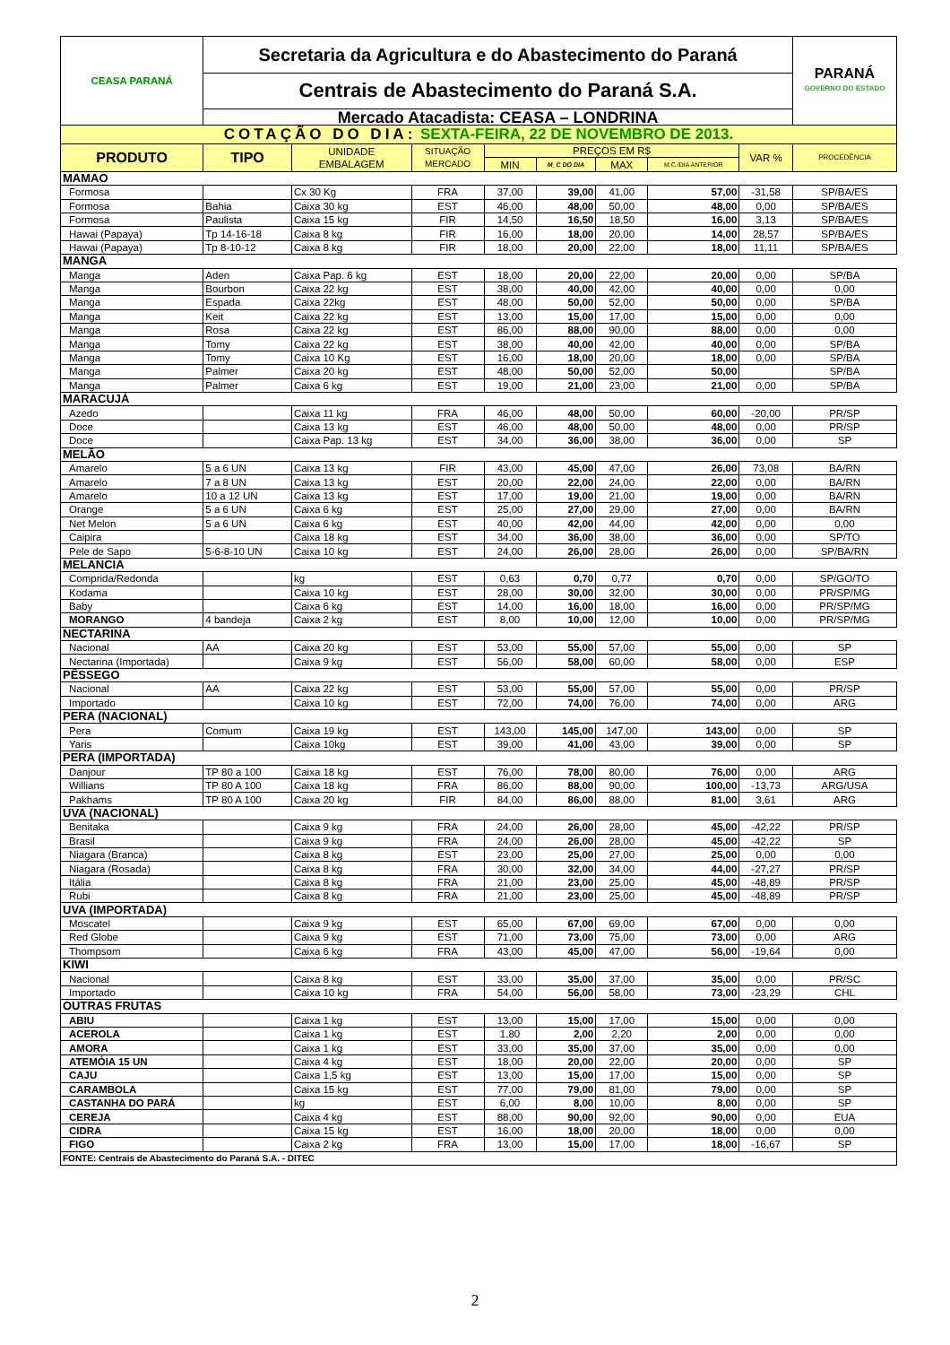| CEASA PARANÁ | Secretaria da Agricultura e do Abastecimento do Paraná | | | | | | | | PARANÁ GOVERNO DO ESTADO |
| | Centrais de Abastecimento do Paraná S.A. | | | | | | | | |
| | Mercado Atacadista: CEASA – LONDRINA | | | | | | | | |
| COTAÇÃO DO DIA: SEXTA-FEIRA, 22 DE NOVEMBRO DE 2013. | | | | | | | | | |
| PRODUTO | TIPO | UNIDADE EMBALAGEM | SITUAÇÃO MERCADO | PREÇOS EM R$ | | | | VAR % | PROCEDÊNCIA |
| | | | | MIN | M_C DO DIA | MAX | M.C./DIA ANTERIOR | | |
| MAMAO | | | | | | | | | |
| Formosa | | Cx 30 Kg | FRA | 37,00 | 39,00 | 41,00 | 57,00 | -31,58 | SP/BA/ES |
| Formosa | Bahia | Caixa 30 kg | EST | 46,00 | 48,00 | 50,00 | 48,00 | 0,00 | SP/BA/ES |
| Formosa | Paulista | Caixa 15 kg | FIR | 14,50 | 16,50 | 18,50 | 16,00 | 3,13 | SP/BA/ES |
| Hawai (Papaya) | Tp 14-16-18 | Caixa 8 kg | FIR | 16,00 | 18,00 | 20,00 | 14,00 | 28,57 | SP/BA/ES |
| Hawai (Papaya) | Tp 8-10-12 | Caixa 8 kg | FIR | 18,00 | 20,00 | 22,00 | 18,00 | 11,11 | SP/BA/ES |
| MANGA | | | | | | | | | |
| Manga | Aden | Caixa Pap. 6 kg | EST | 18,00 | 20,00 | 22,00 | 20,00 | 0,00 | SP/BA |
| Manga | Bourbon | Caixa 22 kg | EST | 38,00 | 40,00 | 42,00 | 40,00 | 0,00 | 0,00 |
| Manga | Espada | Caixa 22kg | EST | 48,00 | 50,00 | 52,00 | 50,00 | 0,00 | SP/BA |
| Manga | Keit | Caixa 22 kg | EST | 13,00 | 15,00 | 17,00 | 15,00 | 0,00 | 0,00 |
| Manga | Rosa | Caixa 22 kg | EST | 86,00 | 88,00 | 90,00 | 88,00 | 0,00 | 0,00 |
| Manga | Tomy | Caixa 22 kg | EST | 38,00 | 40,00 | 42,00 | 40,00 | 0,00 | SP/BA |
| Manga | Tomy | Caixa 10 Kg | EST | 16,00 | 18,00 | 20,00 | 18,00 | 0,00 | SP/BA |
| Manga | Palmer | Caixa 20 kg | EST | 48,00 | 50,00 | 52,00 | 50,00 | | SP/BA |
| Manga | Palmer | Caixa 6 kg | EST | 19,00 | 21,00 | 23,00 | 21,00 | 0,00 | SP/BA |
| MARACUJÁ | | | | | | | | | |
| Azedo | | Caixa 11 kg | FRA | 46,00 | 48,00 | 50,00 | 60,00 | -20,00 | PR/SP |
| Doce | | Caixa 13 kg | EST | 46,00 | 48,00 | 50,00 | 48,00 | 0,00 | PR/SP |
| Doce | | Caixa Pap. 13 kg | EST | 34,00 | 36,00 | 38,00 | 36,00 | 0,00 | SP |
| MELÃO | | | | | | | | | |
| Amarelo | 5 a 6 UN | Caixa 13 kg | FIR | 43,00 | 45,00 | 47,00 | 26,00 | 73,08 | BA/RN |
| Amarelo | 7 a 8 UN | Caixa 13 kg | EST | 20,00 | 22,00 | 24,00 | 22,00 | 0,00 | BA/RN |
| Amarelo | 10 a 12 UN | Caixa 13 kg | EST | 17,00 | 19,00 | 21,00 | 19,00 | 0,00 | BA/RN |
| Orange | 5 a 6 UN | Caixa 6 kg | EST | 25,00 | 27,00 | 29,00 | 27,00 | 0,00 | BA/RN |
| Net Melon | 5 a 6 UN | Caixa 6 kg | EST | 40,00 | 42,00 | 44,00 | 42,00 | 0,00 | 0,00 |
| Caipira | | Caixa 18 kg | EST | 34,00 | 36,00 | 38,00 | 36,00 | 0,00 | SP/TO |
| Pele de Sapo | 5-6-8-10 UN | Caixa 10 kg | EST | 24,00 | 26,00 | 28,00 | 26,00 | 0,00 | SP/BA/RN |
| MELANCIA | | | | | | | | | |
| Comprida/Redonda | | kg | EST | 0,63 | 0,70 | 0,77 | 0,70 | 0,00 | SP/GO/TO |
| Kodama | | Caixa 10 kg | EST | 28,00 | 30,00 | 32,00 | 30,00 | 0,00 | PR/SP/MG |
| Baby | | Caixa 6 kg | EST | 14,00 | 16,00 | 18,00 | 16,00 | 0,00 | PR/SP/MG |
| MORANGO | 4 bandeja | Caixa 2 kg | EST | 8,00 | 10,00 | 12,00 | 10,00 | 0,00 | PR/SP/MG |
| NECTARINA | | | | | | | | | |
| Nacional | AA | Caixa 20 kg | EST | 53,00 | 55,00 | 57,00 | 55,00 | 0,00 | SP |
| Nectarina (Importada) | | Caixa 9 kg | EST | 56,00 | 58,00 | 60,00 | 58,00 | 0,00 | ESP |
| PÊSSEGO | | | | | | | | | |
| Nacional | AA | Caixa 22 kg | EST | 53,00 | 55,00 | 57,00 | 55,00 | 0,00 | PR/SP |
| Importado | | Caixa 10 kg | EST | 72,00 | 74,00 | 76,00 | 74,00 | 0,00 | ARG |
| PERA (NACIONAL) | | | | | | | | | |
| Pera | Comum | Caixa 19 kg | EST | 143,00 | 145,00 | 147,00 | 143,00 | 0,00 | SP |
| Yaris | | Caixa 10kg | EST | 39,00 | 41,00 | 43,00 | 39,00 | 0,00 | SP |
| PERA (IMPORTADA) | | | | | | | | | |
| Danjour | TP 80 a 100 | Caixa 18 kg | EST | 76,00 | 78,00 | 80,00 | 76,00 | 0,00 | ARG |
| Willians | TP 80 A 100 | Caixa 18 kg | FRA | 86,00 | 88,00 | 90,00 | 100,00 | -13,73 | ARG/USA |
| Pakhams | TP 80 A 100 | Caixa 20 kg | FIR | 84,00 | 86,00 | 88,00 | 81,00 | 3,61 | ARG |
| UVA (NACIONAL) | | | | | | | | | |
| Benitaka | | Caixa 9 kg | FRA | 24,00 | 26,00 | 28,00 | 45,00 | -42,22 | PR/SP |
| Brasil | | Caixa 9 kg | FRA | 24,00 | 26,00 | 28,00 | 45,00 | -42,22 | SP |
| Niagara (Branca) | | Caixa 8 kg | EST | 23,00 | 25,00 | 27,00 | 25,00 | 0,00 | 0,00 |
| Niagara (Rosada) | | Caixa 8 kg | FRA | 30,00 | 32,00 | 34,00 | 44,00 | -27,27 | PR/SP |
| Itália | | Caixa 8 kg | FRA | 21,00 | 23,00 | 25,00 | 45,00 | -48,89 | PR/SP |
| Rubi | | Caixa 8 kg | FRA | 21,00 | 23,00 | 25,00 | 45,00 | -48,89 | PR/SP |
| UVA (IMPORTADA) | | | | | | | | | |
| Moscatel | | Caixa 9 kg | EST | 65,00 | 67,00 | 69,00 | 67,00 | 0,00 | 0,00 |
| Red Globe | | Caixa 9 kg | EST | 71,00 | 73,00 | 75,00 | 73,00 | 0,00 | ARG |
| Thompsom | | Caixa 6 kg | FRA | 43,00 | 45,00 | 47,00 | 56,00 | -19,64 | 0,00 |
| KIWI | | | | | | | | | |
| Nacional | | Caixa 8 kg | EST | 33,00 | 35,00 | 37,00 | 35,00 | 0,00 | PR/SC |
| Importado | | Caixa 10 kg | FRA | 54,00 | 56,00 | 58,00 | 73,00 | -23,29 | CHL |
| OUTRAS FRUTAS | | | | | | | | | |
| ABIU | | Caixa 1 kg | EST | 13,00 | 15,00 | 17,00 | 15,00 | 0,00 | 0,00 |
| ACEROLA | | Caixa 1 kg | EST | 1,80 | 2,00 | 2,20 | 2,00 | 0,00 | 0,00 |
| AMORA | | Caixa 1 kg | EST | 33,00 | 35,00 | 37,00 | 35,00 | 0,00 | 0,00 |
| ATEMÓIA 15 UN | | Caixa 4 kg | EST | 18,00 | 20,00 | 22,00 | 20,00 | 0,00 | SP |
| CAJU | | Caixa 1,5 kg | EST | 13,00 | 15,00 | 17,00 | 15,00 | 0,00 | SP |
| CARAMBOLA | | Caixa 15 kg | EST | 77,00 | 79,00 | 81,00 | 79,00 | 0,00 | SP |
| CASTANHA DO PARÁ | | kg | EST | 6,00 | 8,00 | 10,00 | 8,00 | 0,00 | SP |
| CEREJA | | Caixa 4 kg | EST | 88,00 | 90,00 | 92,00 | 90,00 | 0,00 | EUA |
| CIDRA | | Caixa 15 kg | EST | 16,00 | 18,00 | 20,00 | 18,00 | 0,00 | 0,00 |
| FIGO | | Caixa 2 kg | FRA | 13,00 | 15,00 | 17,00 | 18,00 | -16,67 | SP |
| FONTE: Centrais de Abastecimento do Paraná S.A. - DITEC | | | | | | | | | |
2